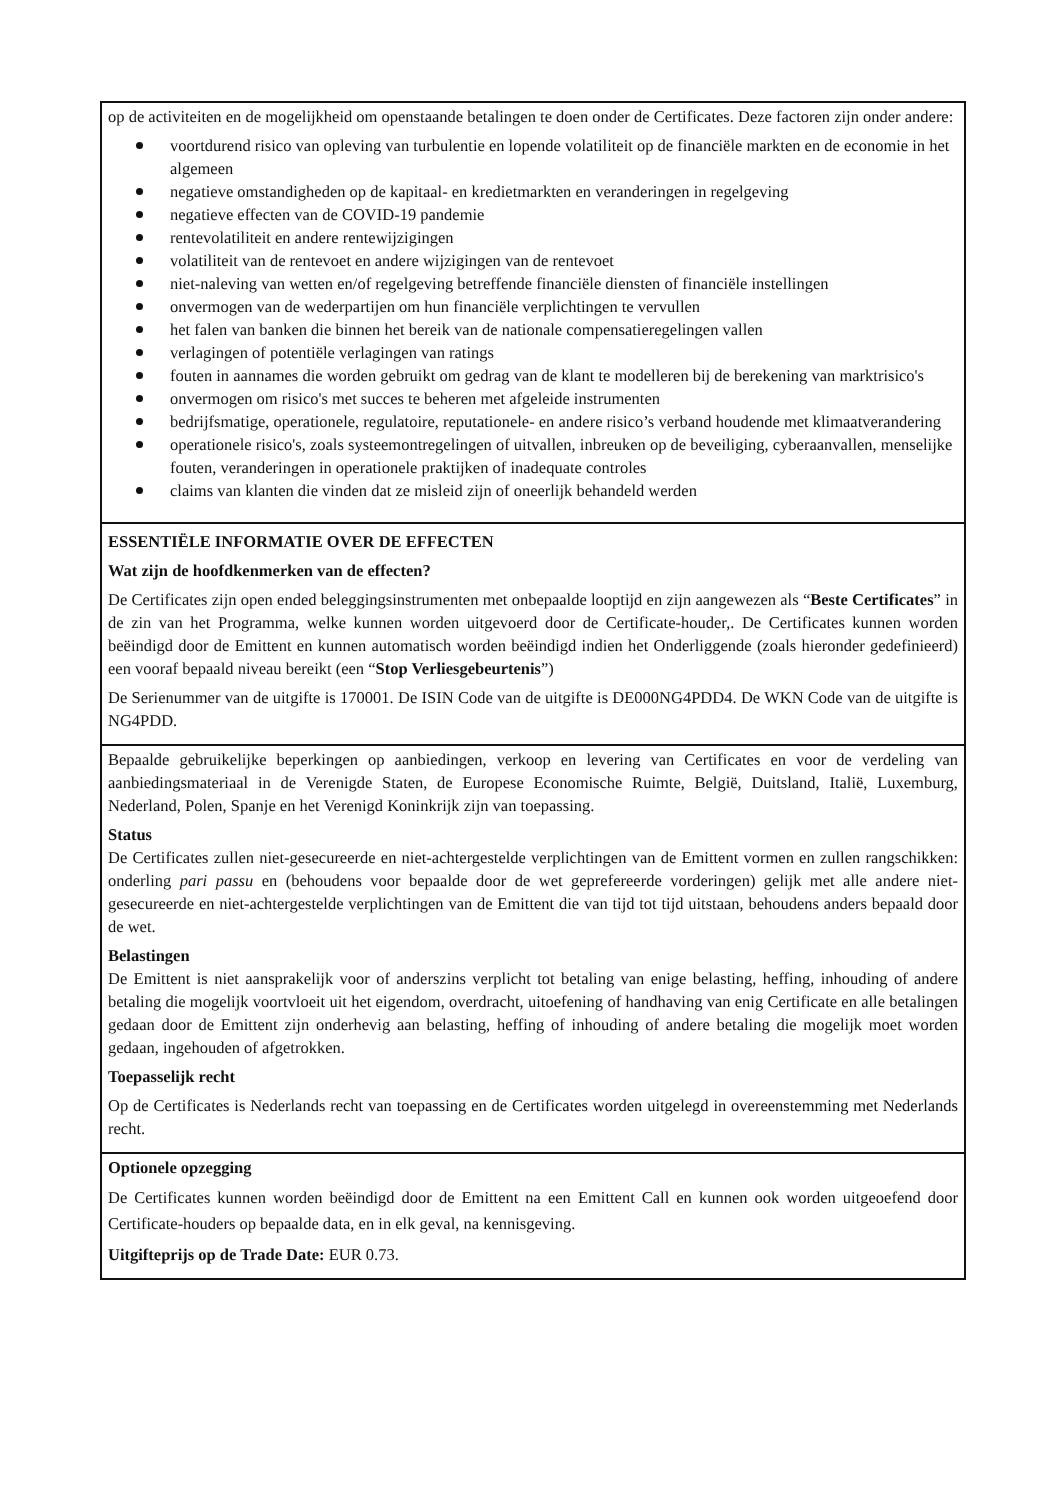op de activiteiten en de mogelijkheid om openstaande betalingen te doen onder de Certificates. Deze factoren zijn onder andere:
voortdurend risico van opleving van turbulentie en lopende volatiliteit op de financiële markten en de economie in het algemeen
negatieve omstandigheden op de kapitaal- en kredietmarkten en veranderingen in regelgeving
negatieve effecten van de COVID-19 pandemie
rentevolatiliteit en andere rentewijzigingen
volatiliteit van de rentevoet en andere wijzigingen van de rentevoet
niet-naleving van wetten en/of regelgeving betreffende financiële diensten of financiële instellingen
onvermogen van de wederpartijen om hun financiële verplichtingen te vervullen
het falen van banken die binnen het bereik van de nationale compensatieregelingen vallen
verlagingen of potentiële verlagingen van ratings
fouten in aannames die worden gebruikt om gedrag van de klant te modelleren bij de berekening van marktrisico's
onvermogen om risico's met succes te beheren met afgeleide instrumenten
bedrijfsmatige, operationele, regulatoire, reputationele- en andere risico’s verband houdende met klimaatverandering
operationele risico's, zoals systeemontregelingen of uitvallen, inbreuken op de beveiliging, cyberaanvallen, menselijke fouten, veranderingen in operationele praktijken of inadequate controles
claims van klanten die vinden dat ze misleid zijn of oneerlijk behandeld werden
ESSENTIËLE INFORMATIE OVER DE EFFECTEN
Wat zijn de hoofdkenmerken van de effecten?
De Certificates zijn open ended beleggingsinstrumenten met onbepaalde looptijd en zijn aangewezen als “Beste Certificates” in de zin van het Programma, welke kunnen worden uitgevoerd door de Certificate-houder,. De Certificates kunnen worden beëindigd door de Emittent en kunnen automatisch worden beëindigd indien het Onderliggende (zoals hieronder gedefinieerd) een vooraf bepaald niveau bereikt (een “Stop Verliesgebeurtenis”)
De Serienummer van de uitgifte is 170001. De ISIN Code van de uitgifte is DE000NG4PDD4. De WKN Code van de uitgifte is NG4PDD.
Bepaalde gebruikelijke beperkingen op aanbiedingen, verkoop en levering van Certificates en voor de verdeling van aanbiedingsmateriaal in de Verenigde Staten, de Europese Economische Ruimte, België, Duitsland, Italië, Luxemburg, Nederland, Polen, Spanje en het Verenigd Koninkrijk zijn van toepassing.
Status
De Certificates zullen niet-gesecureerde en niet-achtergestelde verplichtingen van de Emittent vormen en zullen rangschikken: onderling pari passu en (behoudens voor bepaalde door de wet geprefereerde vorderingen) gelijk met alle andere niet-gesecureerde en niet-achtergestelde verplichtingen van de Emittent die van tijd tot tijd uitstaan, behoudens anders bepaald door de wet.
Belastingen
De Emittent is niet aansprakelijk voor of anderszins verplicht tot betaling van enige belasting, heffing, inhouding of andere betaling die mogelijk voortvloeit uit het eigendom, overdracht, uitoefening of handhaving van enig Certificate en alle betalingen gedaan door de Emittent zijn onderhevig aan belasting, heffing of inhouding of andere betaling die mogelijk moet worden gedaan, ingehouden of afgetrokken.
Toepasselijk recht
Op de Certificates is Nederlands recht van toepassing en de Certificates worden uitgelegd in overeenstemming met Nederlands recht.
Optionele opzegging
De Certificates kunnen worden beëindigd door de Emittent na een Emittent Call en kunnen ook worden uitgeoefend door Certificate-houders op bepaalde data, en in elk geval, na kennisgeving.
Uitgifteprijs op de Trade Date: EUR 0.73.